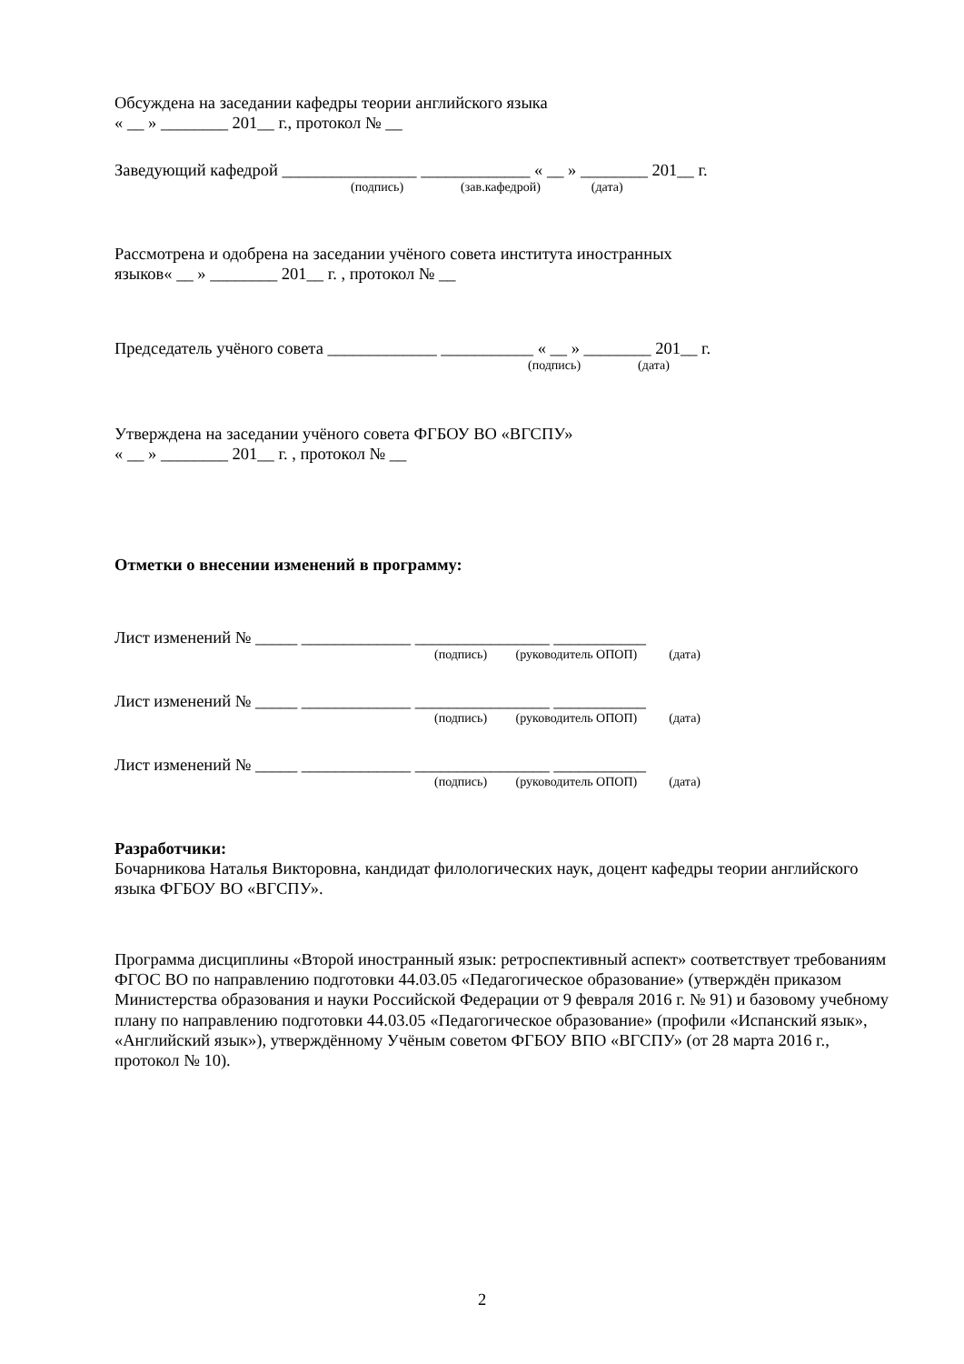Обсуждена на заседании кафедры теории английского языка
« __ » ________ 201__ г., протокол № __
Заведующий кафедрой ________________ _____________ « __ » ________ 201__ г.
(подпись) (зав.кафедрой) (дата)
Рассмотрена и одобрена на заседании учёного совета института иностранных
языков« __ » ________ 201__ г. , протокол № __
Председатель учёного совета _____________ ___________ « __ » ________ 201__ г.
(подпись) (дата)
Утверждена на заседании учёного совета ФГБОУ ВО «ВГСПУ»
« __ » ________ 201__ г. , протокол № __
Отметки о внесении изменений в программу:
Лист изменений № _____ _____________ ________________ ___________
(подпись) (руководитель ОПОП) (дата)
Лист изменений № _____ _____________ ________________ ___________
(подпись) (руководитель ОПОП) (дата)
Лист изменений № _____ _____________ ________________ ___________
(подпись) (руководитель ОПОП) (дата)
Разработчики:
Бочарникова Наталья Викторовна, кандидат филологических наук, доцент кафедры теории английского языка ФГБОУ ВО «ВГСПУ».
Программа дисциплины «Второй иностранный язык: ретроспективный аспект» соответствует требованиям ФГОС ВО по направлению подготовки 44.03.05 «Педагогическое образование» (утверждён приказом Министерства образования и науки Российской Федерации от 9 февраля 2016 г. № 91) и базовому учебному плану по направлению подготовки 44.03.05 «Педагогическое образование» (профили «Испанский язык», «Английский язык»), утверждённому Учёным советом ФГБОУ ВПО «ВГСПУ» (от 28 марта 2016 г., протокол № 10).
2